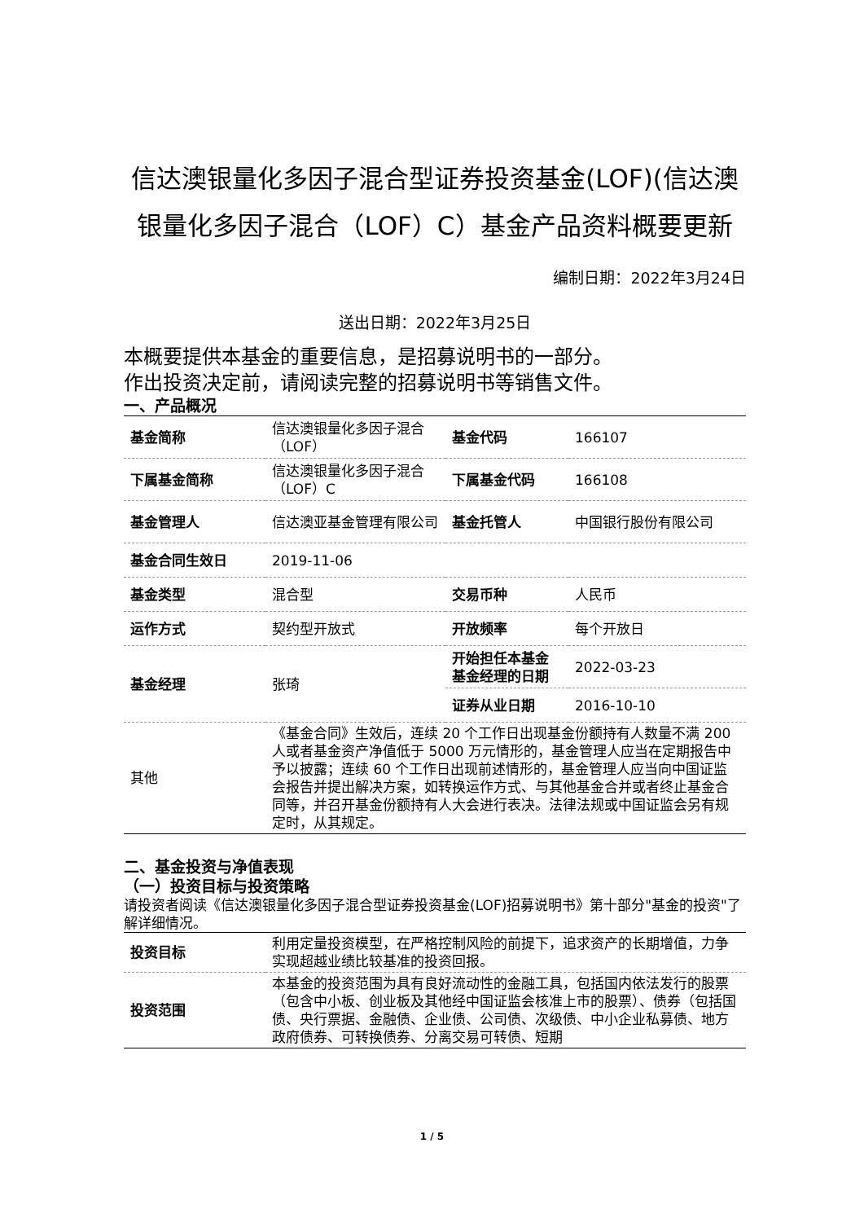信达澳银量化多因子混合型证券投资基金(LOF)(信达澳银量化多因子混合（LOF）C）基金产品资料概要更新
编制日期：2022年3月24日
送出日期：2022年3月25日
本概要提供本基金的重要信息，是招募说明书的一部分。
作出投资决定前，请阅读完整的招募说明书等销售文件。
一、产品概况
| 基金简称 | 信达澳银量化多因子混合（LOF） | 基金代码 | 166107 |
| 下属基金简称 | 信达澳银量化多因子混合（LOF）C | 下属基金代码 | 166108 |
| 基金管理人 | 信达澳亚基金管理有限公司 | 基金托管人 | 中国银行股份有限公司 |
| 基金合同生效日 | 2019-11-06 | | |
| 基金类型 | 混合型 | 交易币种 | 人民币 |
| 运作方式 | 契约型开放式 | 开放频率 | 每个开放日 |
| 基金经理 | 张琦 | 开始担任本基金基金经理的日期 | 2022-03-23 |
| | | 证券从业日期 | 2016-10-10 |
| 其他 | 《基金合同》生效后，连续 20 个工作日出现基金份额持有人数量不满 200 人或者基金资产净值低于 5000 万元情形的，基金管理人应当在定期报告中予以披露；连续 60 个工作日出现前述情形的，基金管理人应当向中国证监会报告并提出解决方案，如转换运作方式、与其他基金合并或者终止基金合同等，并召开基金份额持有人大会进行表决。法律法规或中国证监会另有规定时，从其规定。 | | |
二、基金投资与净值表现
（一）投资目标与投资策略
请投资者阅读《信达澳银量化多因子混合型证券投资基金(LOF)招募说明书》第十部分"基金的投资"了解详细情况。
| 投资目标 | 利用定量投资模型，在严格控制风险的前提下，追求资产的长期增值，力争实现超越业绩比较基准的投资回报。 |
| 投资范围 | 本基金的投资范围为具有良好流动性的金融工具，包括国内依法发行的股票（包含中小板、创业板及其他经中国证监会核准上市的股票）、债券（包括国债、央行票据、金融债、企业债、公司债、次级债、中小企业私募债、地方政府债券、可转换债券、分离交易可转债、短期 |
1 / 5